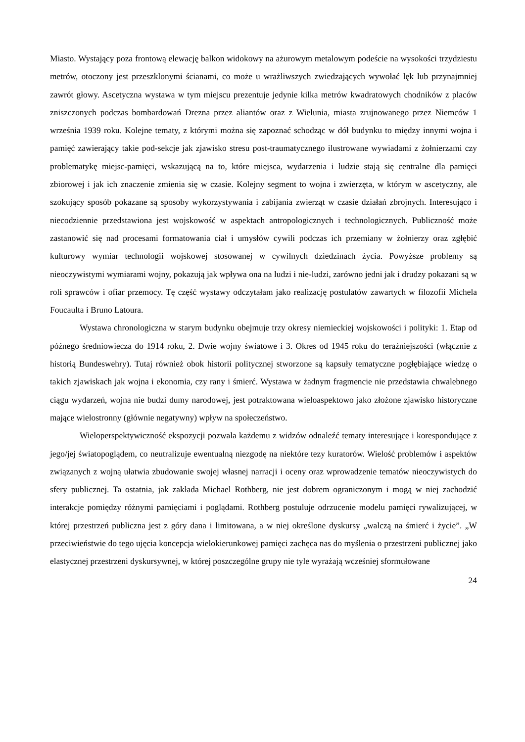Miasto. Wystający poza frontową elewację balkon widokowy na ażurowym metalowym podeście na wysokości trzydziestu metrów, otoczony jest przeszklonymi ścianami, co może u wrażliwszych zwiedzających wywołać lęk lub przynajmniej zawrót głowy. Ascetyczna wystawa w tym miejscu prezentuje jedynie kilka metrów kwadratowych chodników z placów zniszczonych podczas bombardowań Drezna przez aliantów oraz z Wielunia, miasta zrujnowanego przez Niemców 1 września 1939 roku. Kolejne tematy, z którymi można się zapoznać schodząc w dół budynku to między innymi wojna i pamięć zawierający takie pod-sekcje jak zjawisko stresu post-traumatycznego ilustrowane wywiadami z żołnierzami czy problematykę miejsc-pamięci, wskazującą na to, które miejsca, wydarzenia i ludzie stają się centralne dla pamięci zbiorowej i jak ich znaczenie zmienia się w czasie. Kolejny segment to wojna i zwierzęta, w którym w ascetyczny, ale szokujący sposób pokazane są sposoby wykorzystywania i zabijania zwierząt w czasie działań zbrojnych. Interesująco i niecodziennie przedstawiona jest wojskowość w aspektach antropologicznych i technologicznych. Publiczność może zastanowić się nad procesami formatowania ciał i umysłów cywili podczas ich przemiany w żołnierzy oraz zgłębić kulturowy wymiar technologii wojskowej stosowanej w cywilnych dziedzinach życia. Powyższe problemy są nieoczywistymi wymiarami wojny, pokazują jak wpływa ona na ludzi i nie-ludzi, zarówno jedni jak i drudzy pokazani są w roli sprawców i ofiar przemocy. Tę część wystawy odczytałam jako realizację postulatów zawartych w filozofii Michela Foucaulta i Bruno Latoura.
Wystawa chronologiczna w starym budynku obejmuje trzy okresy niemieckiej wojskowości i polityki: 1. Etap od późnego średniowiecza do 1914 roku, 2. Dwie wojny światowe i 3. Okres od 1945 roku do teraźniejszości (włącznie z historią Bundeswehry). Tutaj również obok historii politycznej stworzone są kapsuły tematyczne pogłębiające wiedzę o takich zjawiskach jak wojna i ekonomia, czy rany i śmierć. Wystawa w żadnym fragmencie nie przedstawia chwalebnego ciągu wydarzeń, wojna nie budzi dumy narodowej, jest potraktowana wieloaspektowo jako złożone zjawisko historyczne mające wielostronny (głównie negatywny) wpływ na społeczeństwo.
Wieloperspektywiczność ekspozycji pozwala każdemu z widzów odnaleźć tematy interesujące i korespondujące z jego/jej światopoglądem, co neutralizuje ewentualną niezgodę na niektóre tezy kuratorów. Wielość problemów i aspektów związanych z wojną ułatwia zbudowanie swojej własnej narracji i oceny oraz wprowadzenie tematów nieoczywistych do sfery publicznej. Ta ostatnia, jak zakłada Michael Rothberg, nie jest dobrem ograniczonym i mogą w niej zachodzić interakcje pomiędzy różnymi pamięciami i poglądami. Rothberg postuluje odrzucenie modelu pamięci rywalizującej, w której przestrzeń publiczna jest z góry dana i limitowana, a w niej określone dyskursy „walczą na śmierć i życie”. „W przeciwieństwie do tego ujęcia koncepcja wielokierunkowej pamięci zachęca nas do myślenia o przestrzeni publicznej jako elastycznej przestrzeni dyskursywnej, w której poszczególne grupy nie tyle wyrażają wcześniej sformułowane
24